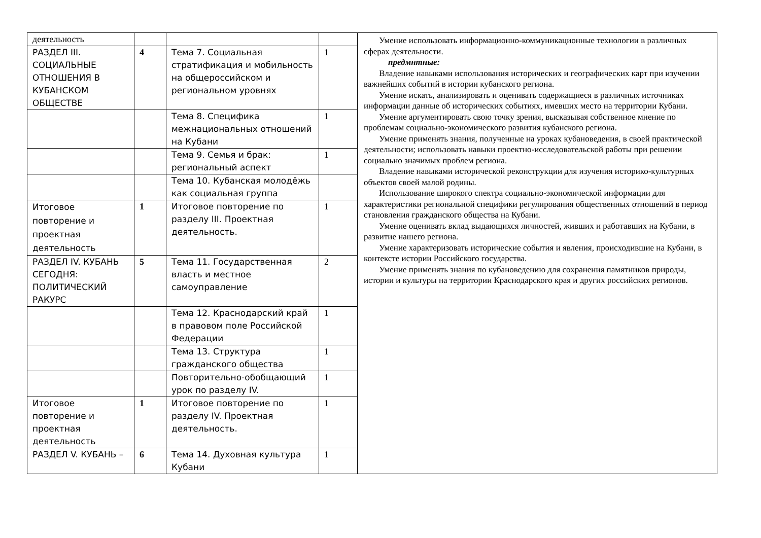| деятельность | | | | Умение использовать информационно-коммуникационные технологии в различных сферах деятельности. предмнтные: Владение навыками использования исторических и географических карт при изучении важнейших событий в истории кубанского региона. Умение искать, анализировать и оценивать содержащиеся в различных источниках информации данные об исторических событиях, имевших место на территории Кубани. Умение аргументировать свою точку зрения, высказывая собственное мнение по проблемам социально-экономического развития кубанского региона. Умение применять знания, полученные на уроках кубановедения, в своей практической деятельности; использовать навыки проектно-исследовательской работы при решении социально значимых проблем региона. Владение навыками исторической реконструкции для изучения историко-культурных объектов своей малой родины. Использование широкого спектра социально-экономической информации для характеристики региональной специфики регулирования общественных отношений в период становления гражданского общества на Кубани. Умение оценивать вклад выдающихся личностей, живших и работавших на Кубани, в развитие нашего региона. Умение характеризовать исторические события и явления, происходившие на Кубани, в контексте истории Российского государства. Умение применять знания по кубановедению для сохранения памятников природы, истории и культуры на территории Краснодарского края и других российских регионов. |
| РАЗДЕЛ III. СОЦИАЛЬНЫЕ ОТНОШЕНИЯ В КУБАНСКОМ ОБЩЕСТВЕ | 4 | Тема 7. Социальная стратификация и мобильность на общероссийском и региональном уровнях | 1 | |
| | | Тема 8. Специфика межнациональных отношений на Кубани | 1 | |
| | | Тема 9. Семья и брак: региональный аспект | 1 | |
| | | Тема 10. Кубанская молодёжь как социальная группа | | |
| Итоговое повторение и проектная деятельность | 1 | Итоговое повторение по разделу III. Проектная деятельность. | 1 | |
| РАЗДЕЛ IV. КУБАНЬ СЕГОДНЯ: ПОЛИТИЧЕСКИЙ РАКУРС | 5 | Тема 11. Государственная власть и местное самоуправление | 2 | |
| | | Тема 12. Краснодарский край в правовом поле Российской Федерации | 1 | |
| | | Тема 13. Структура гражданского общества | 1 | |
| | | Повторительно-обобщающий урок по разделу IV. | 1 | |
| Итоговое повторение и проектная деятельность | 1 | Итоговое повторение по разделу IV. Проектная деятельность. | 1 | |
| РАЗДЕЛ V. КУБАНЬ – | 6 | Тема 14. Духовная культура Кубани | 1 | |